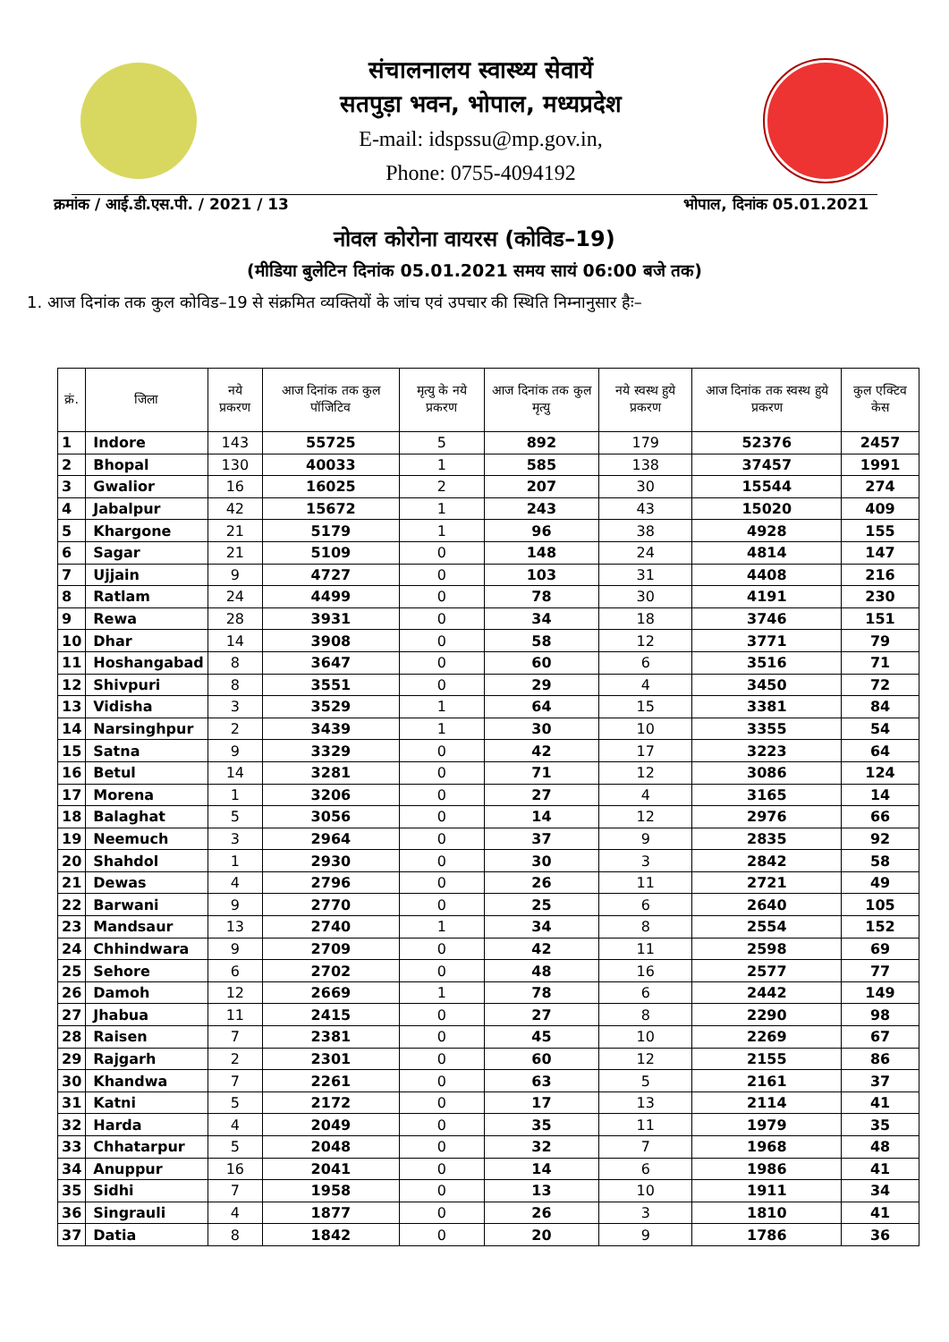संचालनालय स्वास्थ्य सेवायें
सतपुड़ा भवन, भोपाल, मध्यप्रदेश
E-mail: idspssu@mp.gov.in,
Phone: 0755-4094192
क्रमांक / आई.डी.एस.पी. / 2021 / 13 भोपाल, दिनांक 05.01.2021
नोवल कोरोना वायरस (कोविड–19)
(मीडिया बुलेटिन दिनांक 05.01.2021 समय सायं 06:00 बजे तक)
1. आज दिनांक तक कुल कोविड–19 से संक्रमित व्यक्तियों के जांच एवं उपचार की स्थिति निम्नानुसार हैः–
| क्रं. | जिला | नये प्रकरण | आज दिनांक तक कुल पॉजिटिव | मृत्यु के नये प्रकरण | आज दिनांक तक कुल मृत्यु | नये स्वस्थ हुये प्रकरण | आज दिनांक तक स्वस्थ हुये प्रकरण | कुल एक्टिव केस |
| --- | --- | --- | --- | --- | --- | --- | --- | --- |
| 1 | Indore | 143 | 55725 | 5 | 892 | 179 | 52376 | 2457 |
| 2 | Bhopal | 130 | 40033 | 1 | 585 | 138 | 37457 | 1991 |
| 3 | Gwalior | 16 | 16025 | 2 | 207 | 30 | 15544 | 274 |
| 4 | Jabalpur | 42 | 15672 | 1 | 243 | 43 | 15020 | 409 |
| 5 | Khargone | 21 | 5179 | 1 | 96 | 38 | 4928 | 155 |
| 6 | Sagar | 21 | 5109 | 0 | 148 | 24 | 4814 | 147 |
| 7 | Ujjain | 9 | 4727 | 0 | 103 | 31 | 4408 | 216 |
| 8 | Ratlam | 24 | 4499 | 0 | 78 | 30 | 4191 | 230 |
| 9 | Rewa | 28 | 3931 | 0 | 34 | 18 | 3746 | 151 |
| 10 | Dhar | 14 | 3908 | 0 | 58 | 12 | 3771 | 79 |
| 11 | Hoshangabad | 8 | 3647 | 0 | 60 | 6 | 3516 | 71 |
| 12 | Shivpuri | 8 | 3551 | 0 | 29 | 4 | 3450 | 72 |
| 13 | Vidisha | 3 | 3529 | 1 | 64 | 15 | 3381 | 84 |
| 14 | Narsinghpur | 2 | 3439 | 1 | 30 | 10 | 3355 | 54 |
| 15 | Satna | 9 | 3329 | 0 | 42 | 17 | 3223 | 64 |
| 16 | Betul | 14 | 3281 | 0 | 71 | 12 | 3086 | 124 |
| 17 | Morena | 1 | 3206 | 0 | 27 | 4 | 3165 | 14 |
| 18 | Balaghat | 5 | 3056 | 0 | 14 | 12 | 2976 | 66 |
| 19 | Neemuch | 3 | 2964 | 0 | 37 | 9 | 2835 | 92 |
| 20 | Shahdol | 1 | 2930 | 0 | 30 | 3 | 2842 | 58 |
| 21 | Dewas | 4 | 2796 | 0 | 26 | 11 | 2721 | 49 |
| 22 | Barwani | 9 | 2770 | 0 | 25 | 6 | 2640 | 105 |
| 23 | Mandsaur | 13 | 2740 | 1 | 34 | 8 | 2554 | 152 |
| 24 | Chhindwara | 9 | 2709 | 0 | 42 | 11 | 2598 | 69 |
| 25 | Sehore | 6 | 2702 | 0 | 48 | 16 | 2577 | 77 |
| 26 | Damoh | 12 | 2669 | 1 | 78 | 6 | 2442 | 149 |
| 27 | Jhabua | 11 | 2415 | 0 | 27 | 8 | 2290 | 98 |
| 28 | Raisen | 7 | 2381 | 0 | 45 | 10 | 2269 | 67 |
| 29 | Rajgarh | 2 | 2301 | 0 | 60 | 12 | 2155 | 86 |
| 30 | Khandwa | 7 | 2261 | 0 | 63 | 5 | 2161 | 37 |
| 31 | Katni | 5 | 2172 | 0 | 17 | 13 | 2114 | 41 |
| 32 | Harda | 4 | 2049 | 0 | 35 | 11 | 1979 | 35 |
| 33 | Chhatarpur | 5 | 2048 | 0 | 32 | 7 | 1968 | 48 |
| 34 | Anuppur | 16 | 2041 | 0 | 14 | 6 | 1986 | 41 |
| 35 | Sidhi | 7 | 1958 | 0 | 13 | 10 | 1911 | 34 |
| 36 | Singrauli | 4 | 1877 | 0 | 26 | 3 | 1810 | 41 |
| 37 | Datia | 8 | 1842 | 0 | 20 | 9 | 1786 | 36 |